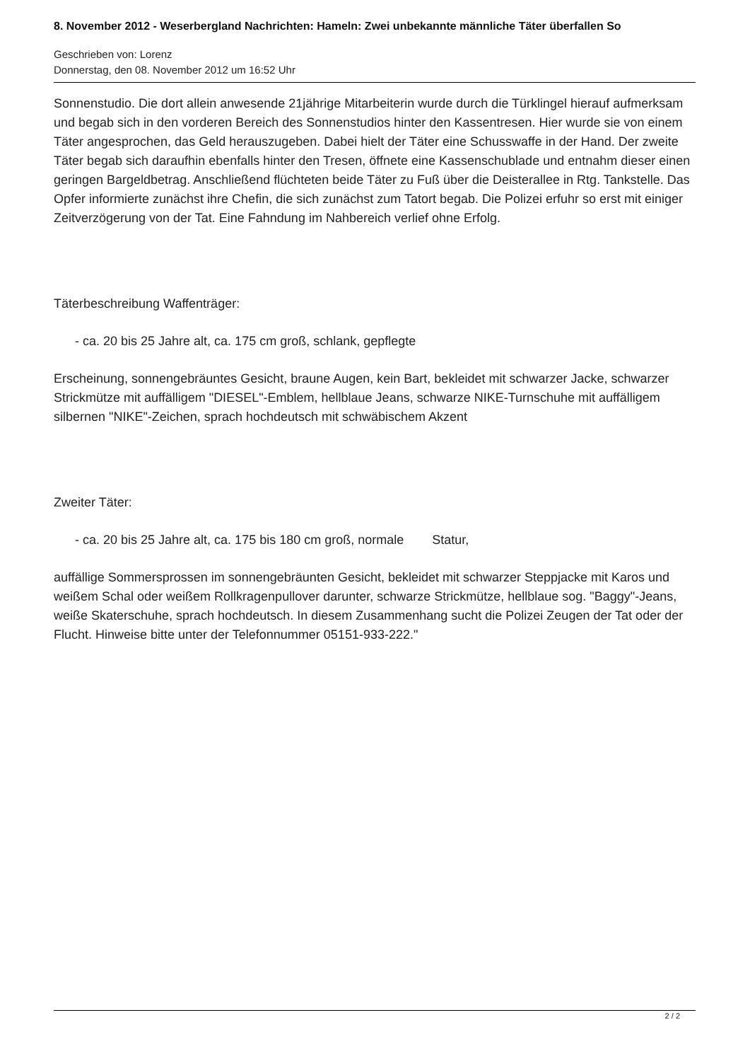8. November 2012 - Weserbergland Nachrichten: Hameln: Zwei unbekannte männliche Täter überfallen So
Geschrieben von: Lorenz
Donnerstag, den 08. November 2012 um 16:52 Uhr
Sonnenstudio. Die dort allein anwesende 21jährige Mitarbeiterin wurde durch die Türklingel hierauf aufmerksam und begab sich in den vorderen Bereich des Sonnenstudios hinter den Kassentresen. Hier wurde sie von einem Täter angesprochen, das Geld herauszugeben. Dabei hielt der Täter eine Schusswaffe in der Hand. Der zweite Täter begab sich daraufhin ebenfalls hinter den Tresen, öffnete eine Kassenschublade und entnahm dieser einen geringen Bargeldbetrag. Anschließend flüchteten beide Täter zu Fuß über die Deisterallee in Rtg. Tankstelle. Das Opfer informierte zunächst ihre Chefin, die sich zunächst zum Tatort begab. Die Polizei erfuhr so erst mit einiger Zeitverzögerung von der Tat. Eine Fahndung im Nahbereich verlief ohne Erfolg.
Täterbeschreibung Waffenträger:
- ca. 20 bis 25 Jahre alt, ca. 175 cm groß, schlank, gepflegte
Erscheinung, sonnengebräuntes Gesicht, braune Augen, kein Bart, bekleidet mit schwarzer Jacke, schwarzer Strickmütze mit auffälligem "DIESEL"-Emblem, hellblaue Jeans, schwarze NIKE-Turnschuhe mit auffälligem silbernen "NIKE"-Zeichen, sprach hochdeutsch mit schwäbischem Akzent
Zweiter Täter:
- ca. 20 bis 25 Jahre alt, ca. 175 bis 180 cm groß, normale Statur,
auffällige Sommersprossen im sonnengebräunten Gesicht, bekleidet mit schwarzer Steppjacke mit Karos und weißem Schal oder weißem Rollkragenpullover darunter, schwarze Strickmütze, hellblaue sog. "Baggy"-Jeans, weiße Skaterschuhe, sprach hochdeutsch. In diesem Zusammenhang sucht die Polizei Zeugen der Tat oder der Flucht. Hinweise bitte unter der Telefonnummer 05151-933-222."
2 / 2